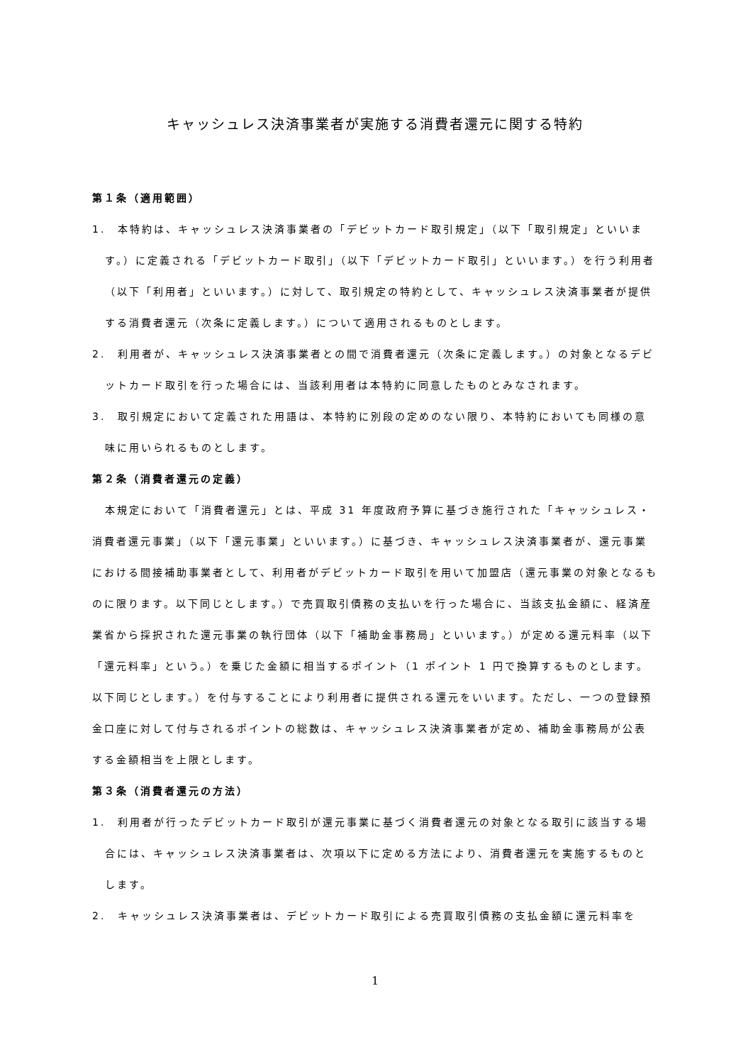キャッシュレス決済事業者が実施する消費者還元に関する特約
第１条（適用範囲）
1.　本特約は、キャッシュレス決済事業者の「デビットカード取引規定」（以下「取引規定」といいます。）に定義される「デビットカード取引」（以下「デビットカード取引」といいます。）を行う利用者（以下「利用者」といいます。）に対して、取引規定の特約として、キャッシュレス決済事業者が提供する消費者還元（次条に定義します。）について適用されるものとします。
2.　利用者が、キャッシュレス決済事業者との間で消費者還元（次条に定義します。）の対象となるデビットカード取引を行った場合には、当該利用者は本特約に同意したものとみなされます。
3.　取引規定において定義された用語は、本特約に別段の定めのない限り、本特約においても同様の意味に用いられるものとします。
第２条（消費者還元の定義）
本規定において「消費者還元」とは、平成 31 年度政府予算に基づき施行された「キャッシュレス・消費者還元事業」（以下「還元事業」といいます。）に基づき、キャッシュレス決済事業者が、還元事業における間接補助事業者として、利用者がデビットカード取引を用いて加盟店（還元事業の対象となるものに限ります。以下同じとします。）で売買取引債務の支払いを行った場合に、当該支払金額に、経済産業省から採択された還元事業の執行団体（以下「補助金事務局」といいます。）が定める還元料率（以下「還元料率」という。）を乗じた金額に相当するポイント（1 ポイント 1 円で換算するものとします。以下同じとします。）を付与することにより利用者に提供される還元をいいます。ただし、一つの登録預金口座に対して付与されるポイントの総数は、キャッシュレス決済事業者が定め、補助金事務局が公表する金額相当を上限とします。
第３条（消費者還元の方法）
1.　利用者が行ったデビットカード取引が還元事業に基づく消費者還元の対象となる取引に該当する場合には、キャッシュレス決済事業者は、次項以下に定める方法により、消費者還元を実施するものとします。
2.　キャッシュレス決済事業者は、デビットカード取引による売買取引債務の支払金額に還元料率を
1